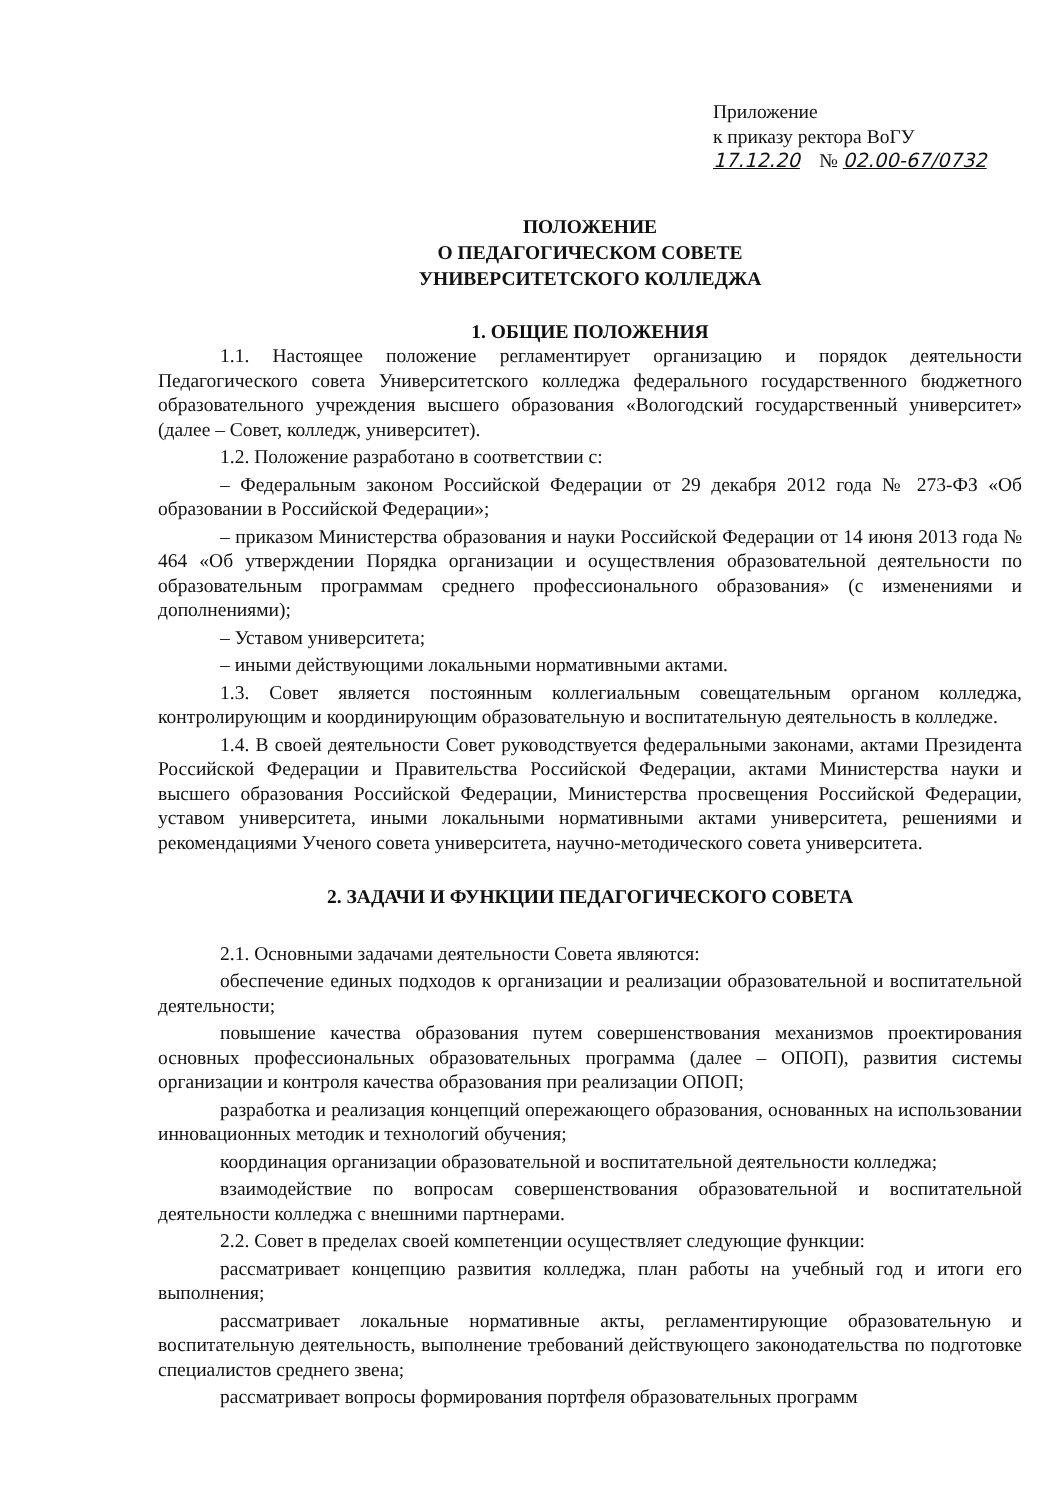Приложение
к приказу ректора ВоГУ
17.12.20 № 02.00-67/0732
ПОЛОЖЕНИЕ
О ПЕДАГОГИЧЕСКОМ СОВЕТЕ
УНИВЕРСИТЕТСКОГО КОЛЛЕДЖА
1. ОБЩИЕ ПОЛОЖЕНИЯ
1.1. Настоящее положение регламентирует организацию и порядок деятельности Педагогического совета Университетского колледжа федерального государственного бюджетного образовательного учреждения высшего образования «Вологодский государственный университет» (далее – Совет, колледж, университет).
1.2. Положение разработано в соответствии с:
– Федеральным законом Российской Федерации от 29 декабря 2012 года № 273-ФЗ «Об образовании в Российской Федерации»;
– приказом Министерства образования и науки Российской Федерации от 14 июня 2013 года № 464 «Об утверждении Порядка организации и осуществления образовательной деятельности по образовательным программам среднего профессионального образования» (с изменениями и дополнениями);
– Уставом университета;
– иными действующими локальными нормативными актами.
1.3. Совет является постоянным коллегиальным совещательным органом колледжа, контролирующим и координирующим образовательную и воспитательную деятельность в колледже.
1.4. В своей деятельности Совет руководствуется федеральными законами, актами Президента Российской Федерации и Правительства Российской Федерации, актами Министерства науки и высшего образования Российской Федерации, Министерства просвещения Российской Федерации, уставом университета, иными локальными нормативными актами университета, решениями и рекомендациями Ученого совета университета, научно-методического совета университета.
2. ЗАДАЧИ И ФУНКЦИИ ПЕДАГОГИЧЕСКОГО СОВЕТА
2.1. Основными задачами деятельности Совета являются:
обеспечение единых подходов к организации и реализации образовательной и воспитательной деятельности;
повышение качества образования путем совершенствования механизмов проектирования основных профессиональных образовательных программа (далее – ОПОП), развития системы организации и контроля качества образования при реализации ОПОП;
разработка и реализация концепций опережающего образования, основанных на использовании инновационных методик и технологий обучения;
координация организации образовательной и воспитательной деятельности колледжа;
взаимодействие по вопросам совершенствования образовательной и воспитательной деятельности колледжа с внешними партнерами.
2.2. Совет в пределах своей компетенции осуществляет следующие функции:
рассматривает концепцию развития колледжа, план работы на учебный год и итоги его выполнения;
рассматривает локальные нормативные акты, регламентирующие образовательную и воспитательную деятельность, выполнение требований действующего законодательства по подготовке специалистов среднего звена;
рассматривает вопросы формирования портфеля образовательных программ